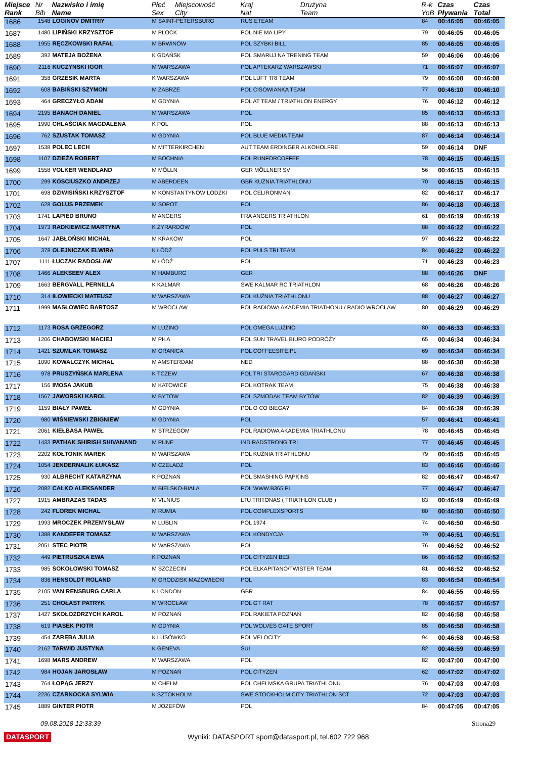| Miejsce Rank | Nr Bib | Nazwisko i imię Name | Płeć Sex | Miejscowość City | Kraj Nat | Drużyna Team | R-k YoB | Czas Pływania | Czas Total |
| --- | --- | --- | --- | --- | --- | --- | --- | --- | --- |
| 1686 | 1548 | LOGINOV DMITRIY | M SAINT-PETERSBURG | | RUS ETEAM | | 84 | 00:46:05 | 00:46:05 |
| 1687 | 1480 | LIPIŃSKI KRZYSZTOF | M PŁOCK | | POL NIE MA LIPY | | 79 | 00:46:05 | 00:46:05 |
| 1688 | 1955 | RĘCZKOWSKI RAFAŁ | M BRWINÓW | | POL SZYBKI BILL | | 85 | 00:46:05 | 00:46:05 |
| 1689 | 392 | MATEJA BOŻENA | K GDAŃSK | | POL SMARUJ NA TRENING TEAM | | 59 | 00:46:06 | 00:46:06 |
| 1690 | 2116 | KUCZYNSKI IGOR | M WARSZAWA | | POL APTEKARZ WARSZAWSKI | | 71 | 00:46:07 | 00:46:07 |
| 1691 | 358 | GRZESIK MARTA | K WARSZAWA | | POL LUFT TRI TEAM | | 79 | 00:46:08 | 00:46:08 |
| 1692 | 608 | BABIŃSKI SZYMON | M ZABRZE | | POL CISOWIANKA TEAM | | 77 | 00:46:10 | 00:46:10 |
| 1693 | 464 | GRECZYŁO ADAM | M GDYNIA | | POL AT TEAM / TRIATHLON ENERGY | | 76 | 00:46:12 | 00:46:12 |
| 1694 | 2195 | BANACH DANIEL | M WARSZAWA | | POL | | 85 | 00:46:13 | 00:46:13 |
| 1695 | 1990 | CHLAŚCIAK MAGDALENA | K POL | | POL | | 88 | 00:46:13 | 00:46:13 |
| 1696 | 762 | SZUSTAK TOMASZ | M GDYNIA | | POL BLUE MEDIA TEAM | | 87 | 00:46:14 | 00:46:14 |
| 1697 | 1538 | POLEC LECH | M MITTERKIRCHEN | | AUT TEAM ERDINGER ALKOHOLFREI | | 59 | 00:46:14 | DNF |
| 1698 | 1107 | DZIEŻA ROBERT | M BOCHNIA | | POL RUNFORCOFFEE | | 78 | 00:46:15 | 00:46:15 |
| 1699 | 1558 | VOLKER WENDLAND | M MÖLLN | | GER MÖLLNER SV | | 56 | 00:46:15 | 00:46:15 |
| 1700 | 299 | KOSCIUSZKO ANDRZEJ | M ABERDEEN | | GBR KUŹNIA TRIATHLONU | | 70 | 00:46:15 | 00:46:15 |
| 1701 | 698 | DZIWISIŃSKI KRZYSZTOF | M KONSTANTYNOW LODZKI | | POL CELIRONMAN | | 82 | 00:46:17 | 00:46:17 |
| 1702 | 628 | GOLUS PRZEMEK | M SOPOT | | POL | | 86 | 00:46:18 | 00:46:18 |
| 1703 | 1741 | LAPIED BRUNO | M ANGERS | | FRA ANGERS TRIATHLON | | 61 | 00:46:19 | 00:46:19 |
| 1704 | 1973 | RADKIEWICZ MARTYNA | K ŻYRARDÓW | | POL | | 88 | 00:46:22 | 00:46:22 |
| 1705 | 1647 | JABŁOŃSKI MICHAŁ | M KRAKOW | | POL | | 97 | 00:46:22 | 00:46:22 |
| 1706 | 378 | OLEJNICZAK ELWIRA | K ŁÓDŹ | | POL PULS TRI TEAM | | 84 | 00:46:22 | 00:46:22 |
| 1707 | 1111 | ŁUCZAK RADOSŁAW | M ŁÓDŹ | | POL | | 71 | 00:46:23 | 00:46:23 |
| 1708 | 1466 | ALEKSEEV ALEX | M HAMBURG | | GER | | 88 | 00:46:26 | DNF |
| 1709 | 1663 | BERGVALL PERNILLA | K KALMAR | | SWE KALMAR RC TRIATHLON | | 68 | 00:46:26 | 00:46:26 |
| 1710 | 314 | IŁOWIECKI MATEUSZ | M WARSZAWA | | POL KUŹNIA TRIATHLONU | | 88 | 00:46:27 | 00:46:27 |
| 1711 | 1999 | MASŁOWIEC BARTOSZ | M WROCŁAW | | POL RADIOWA AKADEMIA TRIATHONU / RADIO WROCŁAW | | 80 | 00:46:29 | 00:46:29 |
| 1712 | 1173 | ROSA GRZEGORZ | M LUZINO | | POL OMEGA LUZINO | | 80 | 00:46:33 | 00:46:33 |
| 1713 | 1206 | CHABOWSKI MACIEJ | M PIŁA | | POL SUN TRAVEL BIURO PODRÓŻY | | 65 | 00:46:34 | 00:46:34 |
| 1714 | 1421 | SZUMLAK TOMASZ | M GRANICA | | POL COFFEESITE.PL | | 69 | 00:46:34 | 00:46:34 |
| 1715 | 1090 | KOWALCZYK MICHAL | M AMSTERDAM | | NED | | 88 | 00:46:38 | 00:46:38 |
| 1716 | 978 | PRUSZYŃSKA MARLENA | K TCZEW | | POL TRI STAROGARD GDAŃSKI | | 67 | 00:46:38 | 00:46:38 |
| 1717 | 156 | IMOSA JAKUB | M KATOWICE | | POL KOTRAK TEAM | | 75 | 00:46:38 | 00:46:38 |
| 1718 | 1567 | JAWORSKI KAROL | M BYTÓW | | POL SZMODAK TEAM BYTÓW | | 82 | 00:46:39 | 00:46:39 |
| 1719 | 1159 | BIAŁY PAWEŁ | M GDYNIA | | POL O CO BIEGA? | | 84 | 00:46:39 | 00:46:39 |
| 1720 | 980 | WIŚNIEWSKI ZBIGNIEW | M GDYNIA | | POL | | 57 | 00:46:41 | 00:46:41 |
| 1721 | 2061 | KIEŁBASA PAWEŁ | M STRZEGOM | | POL RADIOWA AKADEMIA TRIATHLONU | | 78 | 00:46:45 | 00:46:45 |
| 1722 | 1433 | PATHAK SHIRISH SHIVANAND | M PUNE | | IND RADSTRONG TRI | | 77 | 00:46:45 | 00:46:45 |
| 1723 | 2202 | KOŁTONIK MAREK | M WARSZAWA | | POL KUŹNIA TRIATHLONU | | 79 | 00:46:45 | 00:46:45 |
| 1724 | 1054 | JENDERNALIK ŁUKASZ | M CZELADŹ | | POL | | 83 | 00:46:46 | 00:46:46 |
| 1725 | 930 | ALBRECHT KATARZYNA | K POZNAŃ | | POL SMASHING PĄPKINS | | 82 | 00:46:47 | 00:46:47 |
| 1726 | 2082 | CAŁKO ALEKSANDER | M BIELSKO-BIAŁA | | POL WWW.B365.PL | | 77 | 00:46:47 | 00:46:47 |
| 1727 | 1915 | AMBRAZAS TADAS | M VILNIUS | | LTU TRITONAS ( TRIATHLON CLUB ) | | 83 | 00:46:49 | 00:46:49 |
| 1728 | 242 | FLOREK MICHAL | M RUMIA | | POL COMPLEXSPORTS | | 80 | 00:46:50 | 00:46:50 |
| 1729 | 1993 | MROCZEK PRZEMYSŁAW | M LUBLIN | | POL 1974 | | 74 | 00:46:50 | 00:46:50 |
| 1730 | 1388 | KANDEFER TOMASZ | M WARSZAWA | | POL KONDYCJA | | 79 | 00:46:51 | 00:46:51 |
| 1731 | 2051 | STEC PIOTR | M WARSZAWA | | POL | | 76 | 00:46:52 | 00:46:52 |
| 1732 | 449 | PIETRUSZKA EWA | K POZNAŃ | | POL CITYZEN BE3 | | 86 | 00:46:52 | 00:46:52 |
| 1733 | 985 | SOKOŁOWSKI TOMASZ | M SZCZECIN | | POL ELKAPITANO/TWISTER TEAM | | 81 | 00:46:52 | 00:46:52 |
| 1734 | 836 | HENSOLDT ROLAND | M GRODZISK MAZOWIECKI | | POL | | 83 | 00:46:54 | 00:46:54 |
| 1735 | 2105 | VAN RENSBURG CARLA | K LONDON | | GBR | | 84 | 00:46:55 | 00:46:55 |
| 1736 | 251 | CHOŁAST PATRYK | M WROCŁAW | | POL GT RAT | | 78 | 00:46:57 | 00:46:57 |
| 1737 | 1427 | SKOŁOZDRZYCH KAROL | M POZNAŃ | | POL RAKIETA POZNAŃ | | 82 | 00:46:58 | 00:46:58 |
| 1738 | 619 | PIASEK PIOTR | M GDYNIA | | POL WOLVES GATE SPORT | | 85 | 00:46:58 | 00:46:58 |
| 1739 | 454 | ZARĘBA JULIA | K LUSÓWKO | | POL VELOCITY | | 94 | 00:46:58 | 00:46:58 |
| 1740 | 2162 | TARWID JUSTYNA | K GENEVA | | SUI | | 82 | 00:46:59 | 00:46:59 |
| 1741 | 1698 | MARS ANDREW | M WARSZAWA | | POL | | 82 | 00:47:00 | 00:47:00 |
| 1742 | 984 | HOJAN JAROSŁAW | M POZNAŃ | | POL CITYZEN | | 62 | 00:47:02 | 00:47:02 |
| 1743 | 764 | ŁOPĄG JERZY | M CHEŁM | | POL CHEŁMSKA GRUPA TRIATHLONU | | 76 | 00:47:03 | 00:47:03 |
| 1744 | 2236 | CZARNOCKA SYLWIA | K SZTOKHOLM | | SWE STOCKHOLM CITY TRIATHLON SCT | | 72 | 00:47:03 | 00:47:03 |
| 1745 | 1889 | GINTER PIOTR | M JÓZEFÓW | | POL | | 84 | 00:47:05 | 00:47:05 |
09.08.2018 12:33:39 Strona29
DATASPORT Wyniki: DATASPORT sport@datasport.pl, tel.602 722 968